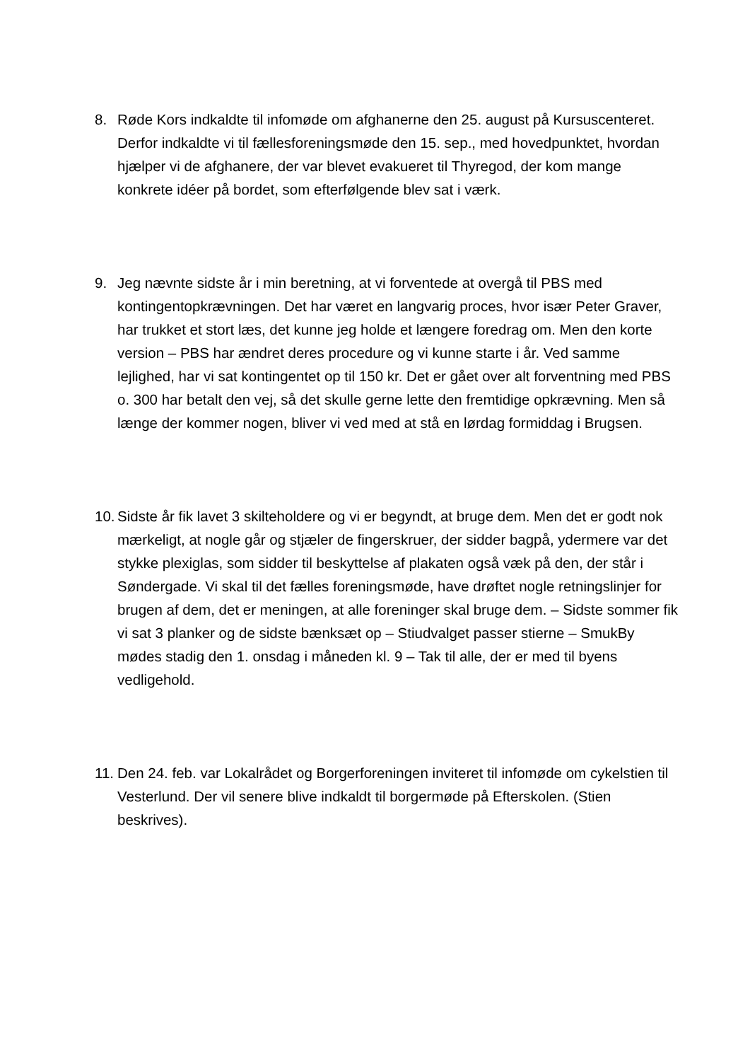8. Røde Kors indkaldte til infomøde om afghanerne den 25. august på Kursuscenteret. Derfor indkaldte vi til fællesforeningsmøde den 15. sep., med hovedpunktet, hvordan hjælper vi de afghanere, der var blevet evakueret til Thyregod, der kom mange konkrete idéer på bordet, som efterfølgende blev sat i værk.
9. Jeg nævnte sidste år i min beretning, at vi forventede at overgå til PBS med kontingentopkrævningen. Det har været en langvarig proces, hvor især Peter Graver, har trukket et stort læs, det kunne jeg holde et længere foredrag om. Men den korte version – PBS har ændret deres procedure og vi kunne starte i år. Ved samme lejlighed, har vi sat kontingentet op til 150 kr. Det er gået over alt forventning med PBS o. 300 har betalt den vej, så det skulle gerne lette den fremtidige opkrævning. Men så længe der kommer nogen, bliver vi ved med at stå en lørdag formiddag i Brugsen.
10. Sidste år fik lavet 3 skilteholdere og vi er begyndt, at bruge dem. Men det er godt nok mærkeligt, at nogle går og stjæler de fingerskruer, der sidder bagpå, ydermere var det stykke plexiglas, som sidder til beskyttelse af plakaten også væk på den, der står i Søndergade. Vi skal til det fælles foreningsmøde, have drøftet nogle retningslinjer for brugen af dem, det er meningen, at alle foreninger skal bruge dem. – Sidste sommer fik vi sat 3 planker og de sidste bænksæt op – Stiudvalget passer stierne – SmukBy mødes stadig den 1. onsdag i måneden kl. 9 – Tak til alle, der er med til byens vedligehold.
11. Den 24. feb. var Lokalrådet og Borgerforeningen inviteret til infomøde om cykelstien til Vesterlund. Der vil senere blive indkaldt til borgermøde på Efterskolen. (Stien beskrives).